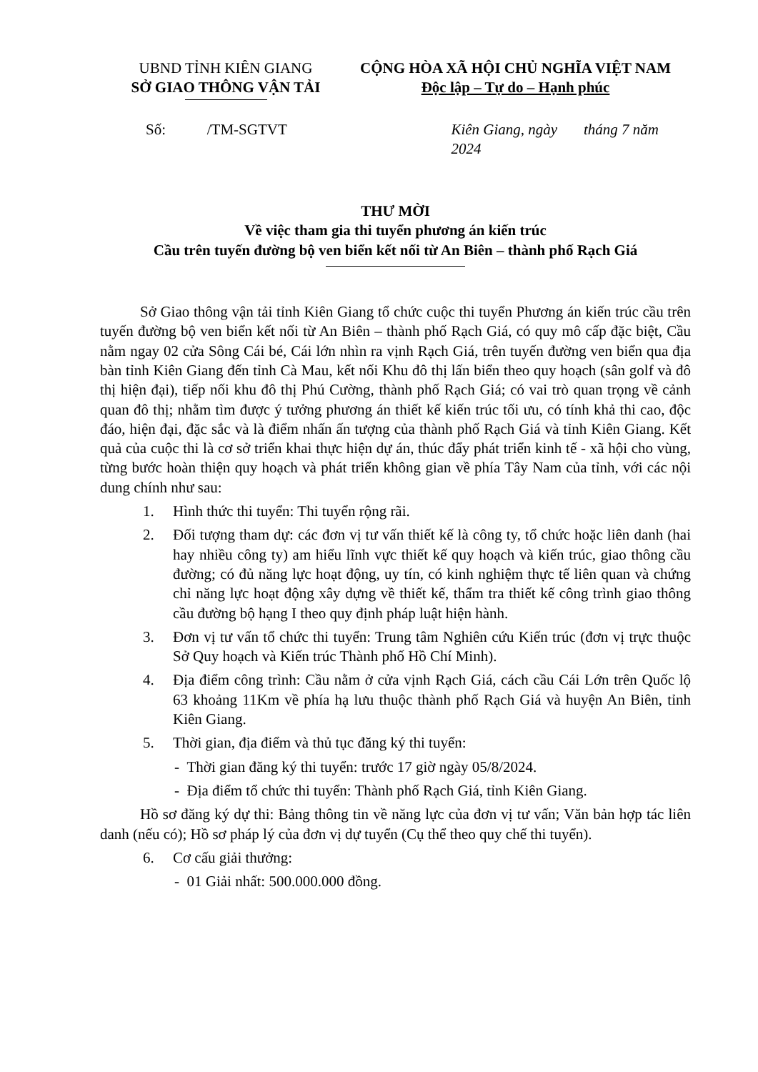UBND TỈNH KIÊN GIANG
SỞ GIAO THÔNG VẬN TẢI
CỘNG HÒA XÃ HỘI CHỦ NGHĨA VIỆT NAM
Độc lập – Tự do – Hạnh phúc
Số: /TM-SGTVT Kiên Giang, ngày tháng 7 năm 2024
THƯ MỜI
Về việc tham gia thi tuyển phương án kiến trúc
Cầu trên tuyến đường bộ ven biển kết nối từ An Biên – thành phố Rạch Giá
Sở Giao thông vận tải tỉnh Kiên Giang tổ chức cuộc thi tuyển Phương án kiến trúc cầu trên tuyến đường bộ ven biển kết nối từ An Biên – thành phố Rạch Giá, có quy mô cấp đặc biệt, Cầu nằm ngay 02 cửa Sông Cái bé, Cái lớn nhìn ra vịnh Rạch Giá, trên tuyến đường ven biển qua địa bàn tỉnh Kiên Giang đến tỉnh Cà Mau, kết nối Khu đô thị lấn biển theo quy hoạch (sân golf và đô thị hiện đại), tiếp nối khu đô thị Phú Cường, thành phố Rạch Giá; có vai trò quan trọng về cảnh quan đô thị; nhằm tìm được ý tưởng phương án thiết kế kiến trúc tối ưu, có tính khả thi cao, độc đáo, hiện đại, đặc sắc và là điểm nhấn ấn tượng của thành phố Rạch Giá và tỉnh Kiên Giang. Kết quả của cuộc thi là cơ sở triển khai thực hiện dự án, thúc đẩy phát triển kinh tế - xã hội cho vùng, từng bước hoàn thiện quy hoạch và phát triển không gian về phía Tây Nam của tỉnh, với các nội dung chính như sau:
1. Hình thức thi tuyển: Thi tuyển rộng rãi.
2. Đối tượng tham dự: các đơn vị tư vấn thiết kế là công ty, tổ chức hoặc liên danh (hai hay nhiều công ty) am hiểu lĩnh vực thiết kế quy hoạch và kiến trúc, giao thông cầu đường; có đủ năng lực hoạt động, uy tín, có kinh nghiệm thực tế liên quan và chứng chỉ năng lực hoạt động xây dựng về thiết kế, thẩm tra thiết kế công trình giao thông cầu đường bộ hạng I theo quy định pháp luật hiện hành.
3. Đơn vị tư vấn tổ chức thi tuyển: Trung tâm Nghiên cứu Kiến trúc (đơn vị trực thuộc Sở Quy hoạch và Kiến trúc Thành phố Hồ Chí Minh).
4. Địa điểm công trình: Cầu nằm ở cửa vịnh Rạch Giá, cách cầu Cái Lớn trên Quốc lộ 63 khoảng 11Km về phía hạ lưu thuộc thành phố Rạch Giá và huyện An Biên, tỉnh Kiên Giang.
5. Thời gian, địa điểm và thủ tục đăng ký thi tuyển:
- Thời gian đăng ký thi tuyển: trước 17 giờ ngày 05/8/2024.
- Địa điểm tổ chức thi tuyển: Thành phố Rạch Giá, tỉnh Kiên Giang.
Hồ sơ đăng ký dự thi: Bảng thông tin về năng lực của đơn vị tư vấn; Văn bản hợp tác liên danh (nếu có); Hồ sơ pháp lý của đơn vị dự tuyển (Cụ thể theo quy chế thi tuyển).
6. Cơ cấu giải thưởng:
- 01 Giải nhất: 500.000.000 đồng.